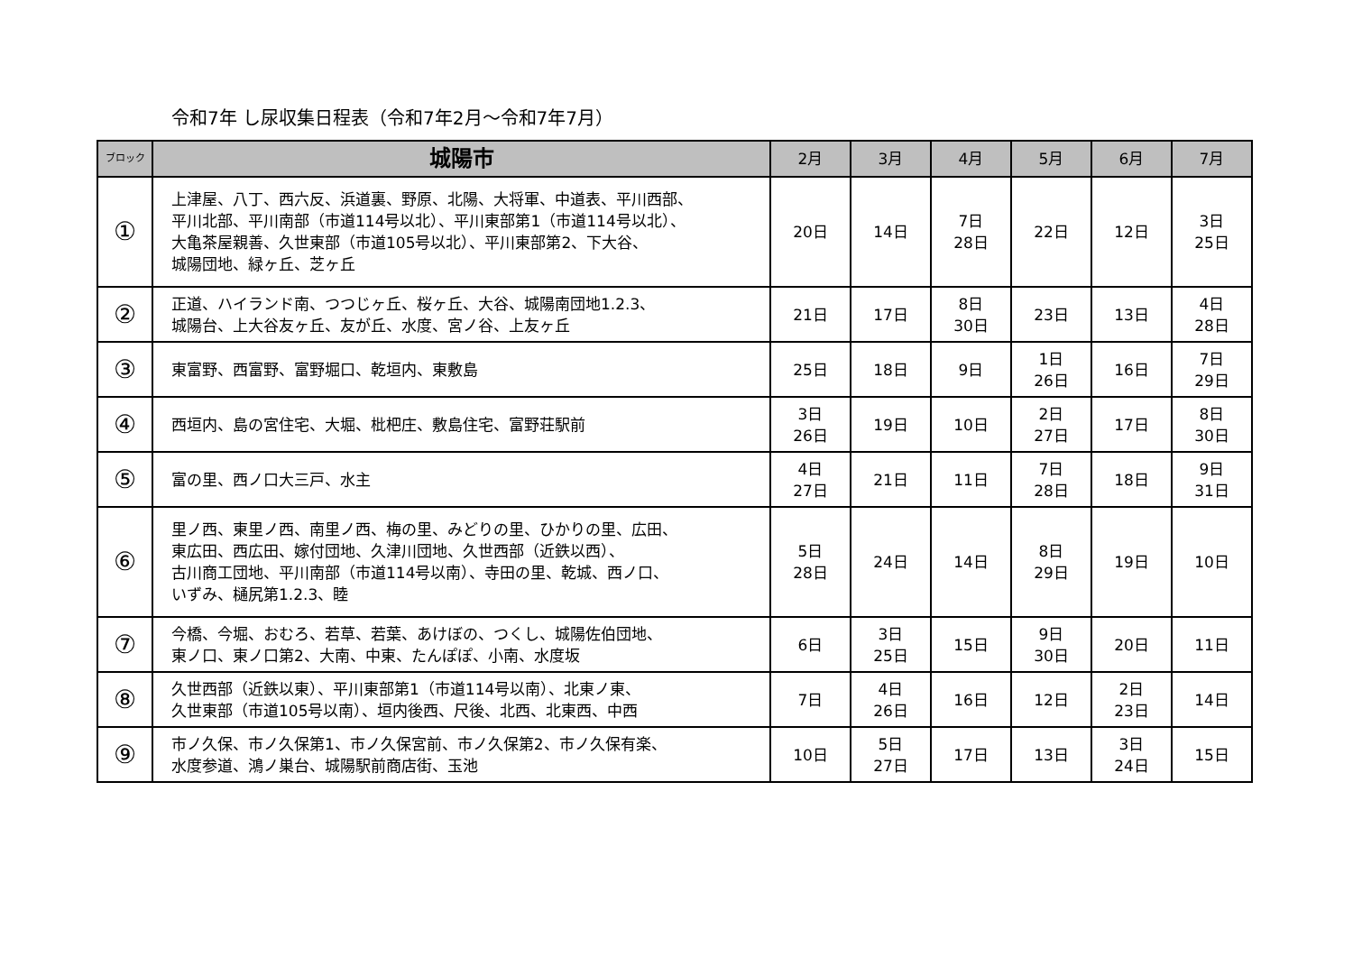令和7年 し尿収集日程表（令和7年2月～令和7年7月）
| ブロック | 城陽市 | 2月 | 3月 | 4月 | 5月 | 6月 | 7月 |
| --- | --- | --- | --- | --- | --- | --- | --- |
| ① | 上津屋、八丁、西六反、浜道裏、野原、北陽、大将軍、中道表、平川西部、 平川北部、平川南部（市道114号以北）、平川東部第1（市道114号以北）、 大亀茶屋親善、久世東部（市道105号以北）、平川東部第2、下大谷、 城陽団地、緑ヶ丘、芝ヶ丘 | 20日 | 14日 | 7日 28日 | 22日 | 12日 | 3日 25日 |
| ② | 正道、ハイランド南、つつじヶ丘、桜ヶ丘、大谷、城陽南団地1.2.3、 城陽台、上大谷友ヶ丘、友が丘、水度、宮ノ谷、上友ヶ丘 | 21日 | 17日 | 8日 30日 | 23日 | 13日 | 4日 28日 |
| ③ | 東富野、西富野、富野堀口、乾垣内、東敷島 | 25日 | 18日 | 9日 | 1日 26日 | 16日 | 7日 29日 |
| ④ | 西垣内、島の宮住宅、大堀、枇杷庄、敷島住宅、富野荘駅前 | 3日 26日 | 19日 | 10日 | 2日 27日 | 17日 | 8日 30日 |
| ⑤ | 富の里、西ノ口大三戸、水主 | 4日 27日 | 21日 | 11日 | 7日 28日 | 18日 | 9日 31日 |
| ⑥ | 里ノ西、東里ノ西、南里ノ西、梅の里、みどりの里、ひかりの里、広田、 東広田、西広田、嫁付団地、久津川団地、久世西部（近鉄以西）、 古川商工団地、平川南部（市道114号以南）、寺田の里、乾城、西ノ口、 いずみ、樋尻第1.2.3、睦 | 5日 28日 | 24日 | 14日 | 8日 29日 | 19日 | 10日 |
| ⑦ | 今橋、今堀、おむろ、若草、若葉、あけぼの、つくし、城陽佐伯団地、 東ノ口、東ノ口第2、大南、中東、たんぽぽ、小南、水度坂 | 6日 | 3日 25日 | 15日 | 9日 30日 | 20日 | 11日 |
| ⑧ | 久世西部（近鉄以東）、平川東部第1（市道114号以南）、北東ノ東、 久世東部（市道105号以南）、垣内後西、尺後、北西、北東西、中西 | 7日 | 4日 26日 | 16日 | 12日 | 2日 23日 | 14日 |
| ⑨ | 市ノ久保、市ノ久保第1、市ノ久保宮前、市ノ久保第2、市ノ久保有楽、 水度参道、鴻ノ巣台、城陽駅前商店街、玉池 | 10日 | 5日 27日 | 17日 | 13日 | 3日 24日 | 15日 |